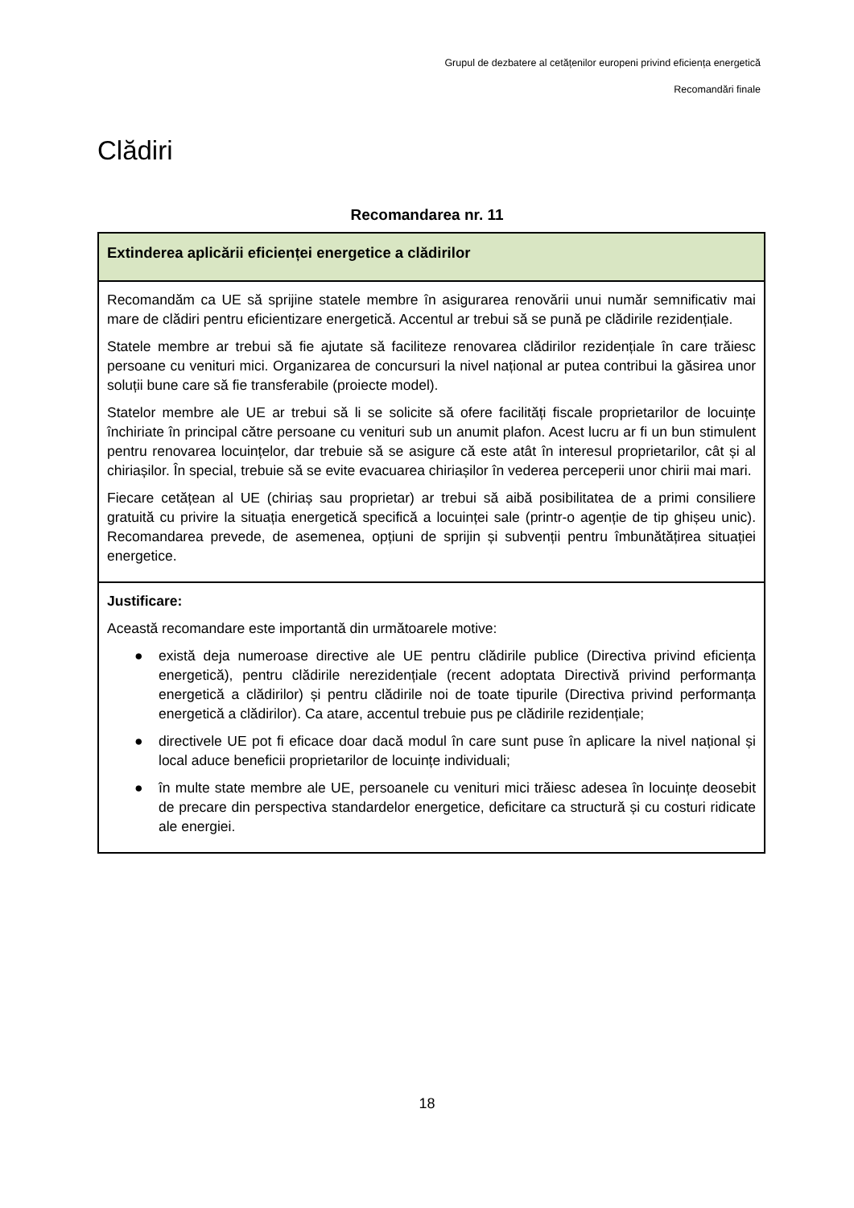Grupul de dezbatere al cetățenilor europeni privind eficiența energetică
Recomandări finale
Clădiri
Recomandarea nr. 11
| Extinderea aplicării eficienței energetice a clădirilor |
| Recomandăm ca UE să sprijine statele membre în asigurarea renovării unui număr semnificativ mai mare de clădiri pentru eficientizare energetică. Accentul ar trebui să se pună pe clădirile rezidențiale. Statele membre ar trebui să fie ajutate să faciliteze renovarea clădirilor rezidențiale în care trăiesc persoane cu venituri mici. Organizarea de concursuri la nivel național ar putea contribui la găsirea unor soluții bune care să fie transferabile (proiecte model). Statelor membre ale UE ar trebui să li se solicite să ofere facilități fiscale proprietarilor de locuințe închiriate în principal către persoane cu venituri sub un anumit plafon. Acest lucru ar fi un bun stimulent pentru renovarea locuințelor, dar trebuie să se asigure că este atât în interesul proprietarilor, cât și al chiriașilor. În special, trebuie să se evite evacuarea chiriașilor în vederea perceperii unor chirii mai mari. Fiecare cetățean al UE (chiriaș sau proprietar) ar trebui să aibă posibilitatea de a primi consiliere gratuită cu privire la situația energetică specifică a locuinței sale (printr-o agenție de tip ghișeu unic). Recomandarea prevede, de asemenea, opțiuni de sprijin și subvenții pentru îmbunătățirea situației energetice. |
| Justificare: Această recomandare este importantă din următoarele motive: ● există deja numeroase directive ale UE pentru clădirile publice (Directiva privind eficiența energetică), pentru clădirile nerezidențiale (recent adoptata Directivă privind performanța energetică a clădirilor) și pentru clădirile noi de toate tipurile (Directiva privind performanța energetică a clădirilor). Ca atare, accentul trebuie pus pe clădirile rezidențiale; ● directivele UE pot fi eficace doar dacă modul în care sunt puse în aplicare la nivel național și local aduce beneficii proprietarilor de locuințe individuali; ● în multe state membre ale UE, persoanele cu venituri mici trăiesc adesea în locuințe deosebit de precare din perspectiva standardelor energetice, deficitare ca structură și cu costuri ridicate ale energiei. |
18